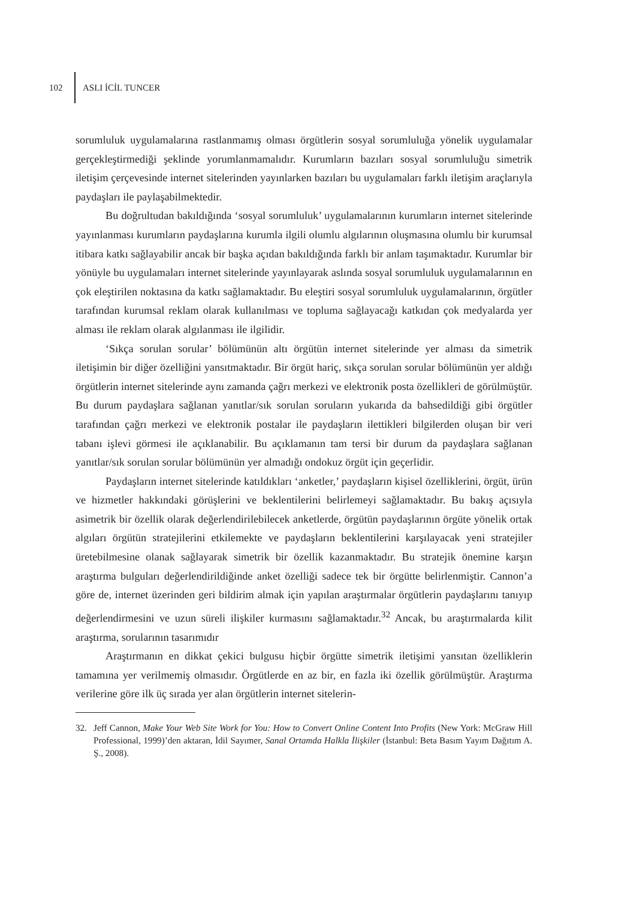102 ASLI İCİL TUNCER
sorumluluk uygulamalarına rastlanmamış olması örgütlerin sosyal sorumluluğa yönelik uygulamalar gerçekleştirmediği şeklinde yorumlanmamalıdır. Kurumların bazıları sosyal sorumluluğu simetrik iletişim çerçevesinde internet sitelerinden yayınlarken bazıları bu uygulamaları farklı iletişim araçlarıyla paydaşları ile paylaşabilmektedir.
Bu doğrultudan bakıldığında ‘sosyal sorumluluk’ uygulamalarının kurumların internet sitelerinde yayınlanması kurumların paydaşlarına kurumla ilgili olumlu algılarının oluşmasına olumlu bir kurumsal itibara katkı sağlayabilir ancak bir başka açıdan bakıldığında farklı bir anlam taşımaktadır. Kurumlar bir yönüyle bu uygulamaları internet sitelerinde yayınlayarak aslında sosyal sorumluluk uygulamalarının en çok eleştirilen noktasına da katkı sağlamaktadır. Bu eleştiri sosyal sorumluluk uygulamalarının, örgütler tarafından kurumsal reklam olarak kullanılması ve topluma sağlayacağı katkıdan çok medyalarda yer alması ile reklam olarak algılanması ile ilgilidir.
‘Sıkça sorulan sorular’ bölümünün altı örgütün internet sitelerinde yer alması da simetrik iletişimin bir diğer özelliğini yansıtmaktadır. Bir örgüt hariç, sıkça sorulan sorular bölümünün yer aldığı örgütlerin internet sitelerinde aynı zamanda çağrı merkezi ve elektronik posta özellikleri de görülmüştür. Bu durum paydaşlara sağlanan yanıtlar/sık sorulan soruların yukarıda da bahsedildiği gibi örgütler tarafından çağrı merkezi ve elektronik postalar ile paydaşların ilettikleri bilgilerden oluşan bir veri tabanı işlevi görmesi ile açıklanabilir. Bu açıklamanın tam tersi bir durum da paydaşlara sağlanan yanıtlar/sık sorulan sorular bölümünün yer almadığı ondokuz örgüt için geçerlidir.
Paydaşların internet sitelerinde katıldıkları ‘anketler,’ paydaşların kişisel özelliklerini, örgüt, ürün ve hizmetler hakkındaki görüşlerini ve beklentilerini belirlemeyi sağlamaktadır. Bu bakış açısıyla asimetrik bir özellik olarak değerlendirilebilecek anketlerde, örgütün paydaşlarının örgüte yönelik ortak algıları örgütün stratejilerini etkilemekte ve paydaşların beklentilerini karşılayacak yeni stratejiler üretebilmesine olanak sağlayarak simetrik bir özellik kazanmaktadır. Bu stratejik önemine karşın araştırma bulguları değerlendirildiğinde anket özelliği sadece tek bir örgütte belirlenmiştir. Cannon’a göre de, internet üzerinden geri bildirim almak için yapılan araştırmalar örgütlerin paydaşlarını tanıyıp değerlendirmesini ve uzun süreli ilişkiler kurmasını sağlamaktadır.<sup>32</sup> Ancak, bu araştırmalarda kilit araştırma, sorularının tasarımıdır
Araştırmanın en dikkat çekici bulgusu hiçbir örgütte simetrik iletişimi yansıtan özelliklerin tamamına yer verilmemiş olmasıdır. Örgütlerde en az bir, en fazla iki özellik görülmüştür. Araştırma verilerine göre ilk üç sırada yer alan örgütlerin internet sitelerin-
32. Jeff Cannon, Make Your Web Site Work for You: How to Convert Online Content Into Profits (New York: McGraw Hill Professional, 1999)’den aktaran, İdil Sayımer, Sanal Ortamda Halkla İlişkiler (İstanbul: Beta Basım Yayım Dağıtım A. Ş., 2008).